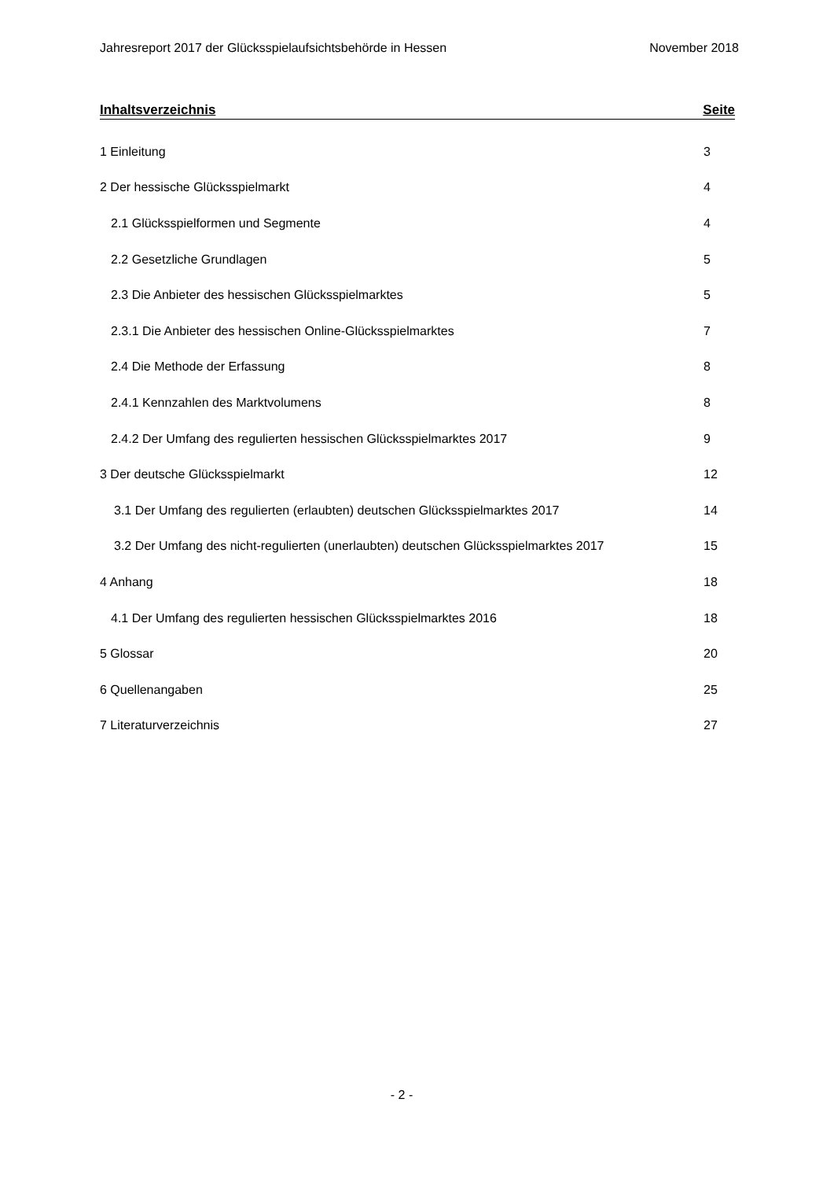Jahresreport 2017 der Glücksspielaufsichtsbehörde in Hessen November 2018
Inhaltsverzeichnis Seite
1 Einleitung 3
2 Der hessische Glücksspielmarkt 4
2.1 Glücksspielformen und Segmente 4
2.2 Gesetzliche Grundlagen 5
2.3 Die Anbieter des hessischen Glücksspielmarktes 5
2.3.1 Die Anbieter des hessischen Online-Glücksspielmarktes 7
2.4 Die Methode der Erfassung 8
2.4.1 Kennzahlen des Marktvolumens 8
2.4.2 Der Umfang des regulierten hessischen Glücksspielmarktes 2017 9
3 Der deutsche Glücksspielmarkt 12
3.1 Der Umfang des regulierten (erlaubten) deutschen Glücksspielmarktes 2017 14
3.2 Der Umfang des nicht-regulierten (unerlaubten) deutschen Glücksspielmarktes 2017 15
4 Anhang 18
4.1 Der Umfang des regulierten hessischen Glücksspielmarktes 2016 18
5 Glossar 20
6 Quellenangaben 25
7 Literaturverzeichnis 27
- 2 -